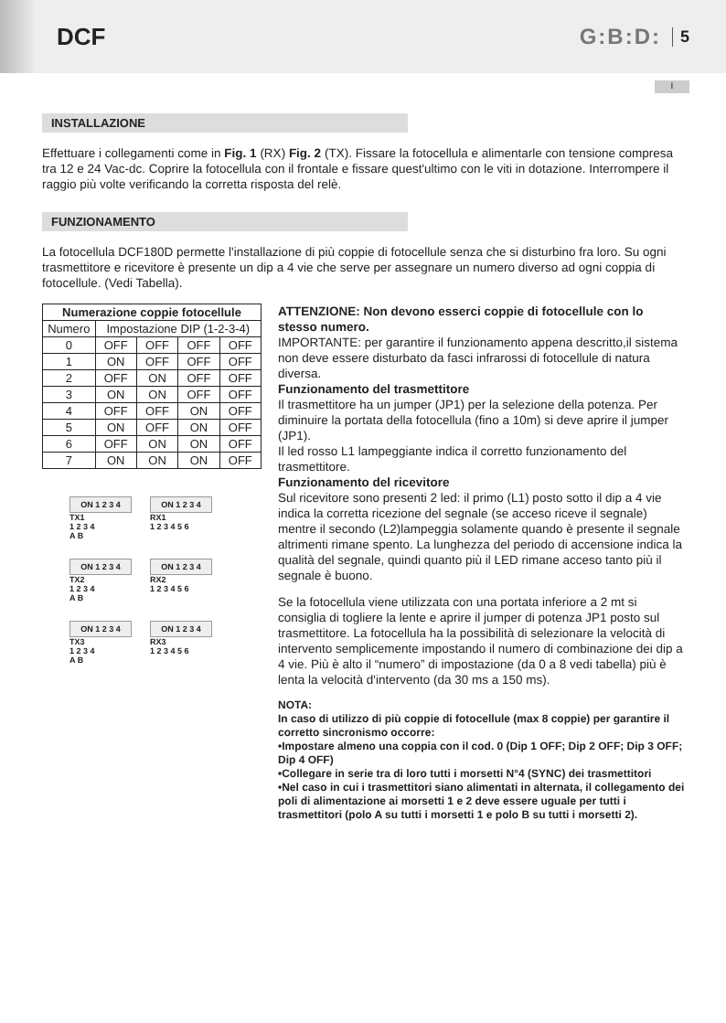DCF G:B:D: 5
I
INSTALLAZIONE
Effettuare i collegamenti come in Fig. 1 (RX) Fig. 2 (TX). Fissare la fotocellula e alimentarle con tensione compresa tra 12 e 24 Vac-dc. Coprire la fotocellula con il frontale e fissare quest'ultimo con le viti in dotazione. Interrompere il raggio più volte verificando la corretta risposta del relè.
FUNZIONAMENTO
La fotocellula DCF180D permette l'installazione di più coppie di fotocellule senza che si disturbino fra loro. Su ogni trasmettitore e ricevitore è presente un dip a 4 vie che serve per assegnare un numero diverso ad ogni coppia di fotocellule. (Vedi Tabella).
| Numerazione coppie fotocellule | | | | |
| --- | --- | --- | --- | --- |
| Numero | Impostazione DIP (1-2-3-4) | | | |
| 0 | OFF | OFF | OFF | OFF |
| 1 | ON | OFF | OFF | OFF |
| 2 | OFF | ON | OFF | OFF |
| 3 | ON | ON | OFF | OFF |
| 4 | OFF | OFF | ON | OFF |
| 5 | ON | OFF | ON | OFF |
| 6 | OFF | ON | ON | OFF |
| 7 | ON | ON | ON | OFF |
ON 1 2 3 4
TX1
1 2 3 4
A B
ON 1 2 3 4
RX1
1 2 3 4 5 6
ON 1 2 3 4
TX2
1 2 3 4
A B
ON 1 2 3 4
RX2
1 2 3 4 5 6
ON 1 2 3 4
TX3
1 2 3 4
A B
ON 1 2 3 4
RX3
1 2 3 4 5 6
ATTENZIONE: Non devono esserci coppie di fotocellule con lo stesso numero.
IMPORTANTE: per garantire il funzionamento appena descritto,il sistema non deve essere disturbato da fasci infrarossi di fotocellule di natura diversa.
Funzionamento del trasmettitore
Il trasmettitore ha un jumper (JP1) per la selezione della potenza. Per diminuire la portata della fotocellula (fino a 10m) si deve aprire il jumper (JP1).
Il led rosso L1 lampeggiante indica il corretto funzionamento del trasmettitore.
Funzionamento del ricevitore
Sul ricevitore sono presenti 2 led: il primo (L1) posto sotto il dip a 4 vie indica la corretta ricezione del segnale (se acceso riceve il segnale) mentre il secondo (L2)lampeggia solamente quando è presente il segnale altrimenti rimane spento. La lunghezza del periodo di accensione indica la qualità del segnale, quindi quanto più il LED rimane acceso tanto più il segnale è buono.
Se la fotocellula viene utilizzata con una portata inferiore a 2 mt si consiglia di togliere la lente e aprire il jumper di potenza JP1 posto sul trasmettitore. La fotocellula ha la possibilità di selezionare la velocità di intervento semplicemente impostando il numero di combinazione dei dip a 4 vie. Più è alto il “numero” di impostazione (da 0 a 8 vedi tabella) più è lenta la velocità d'intervento (da 30 ms a 150 ms).
NOTA:
In caso di utilizzo di più coppie di fotocellule (max 8 coppie) per garantire il corretto sincronismo occorre:
•Impostare almeno una coppia con il cod. 0 (Dip 1 OFF; Dip 2 OFF; Dip 3 OFF; Dip 4 OFF)
•Collegare in serie tra di loro tutti i morsetti N°4 (SYNC) dei trasmettitori
•Nel caso in cui i trasmettitori siano alimentati in alternata, il collegamento dei poli di alimentazione ai morsetti 1 e 2 deve essere uguale per tutti i trasmettitori (polo A su tutti i morsetti 1 e polo B su tutti i morsetti 2).